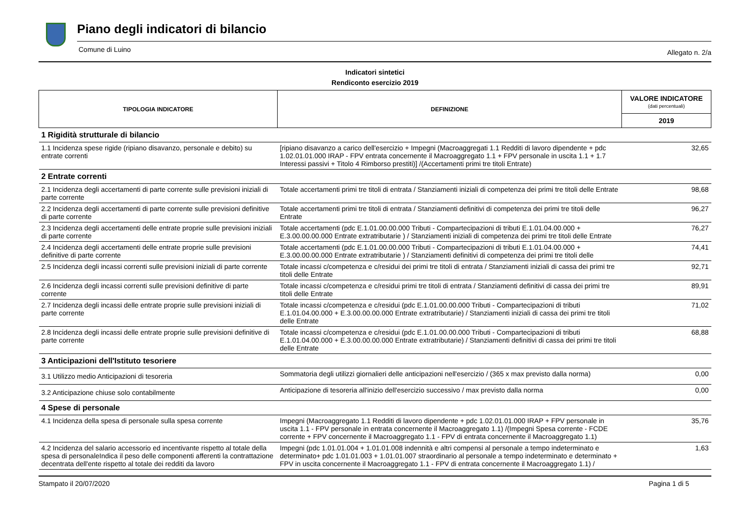Piano degli indicatori di bilancio
Comune di Luino Allegato n. 2/a
Indicatori sintetici
Rendiconto esercizio 2019
| TIPOLOGIA INDICATORE | DEFINIZIONE | VALORE INDICATORE (dati percentuali) |
| --- | --- | --- |
| | | 2019 |
| 1 Rigidità strutturale di bilancio | | |
| 1.1 Incidenza spese rigide (ripiano disavanzo, personale e debito) su entrate correnti | [ripiano disavanzo a carico dell'esercizio + Impegni (Macroaggregati 1.1 Redditi di lavoro dipendente + pdc 1.02.01.01.000 IRAP - FPV entrata concernente il Macroaggregato 1.1 + FPV personale in uscita 1.1 + 1.7 Interessi passivi + Titolo 4 Rimborso prestiti)] /(Accertamenti primi tre titoli Entrate) | 32,65 |
| 2 Entrate correnti | | |
| 2.1 Incidenza degli accertamenti di parte corrente sulle previsioni iniziali di parte corrente | Totale accertamenti primi tre titoli di entrata / Stanziamenti iniziali di competenza dei primi tre titoli delle Entrate | 98,68 |
| 2.2 Incidenza degli accertamenti di parte corrente sulle previsioni definitive di parte corrente | Totale accertamenti primi tre titoli di entrata / Stanziamenti definitivi di competenza dei primi tre titoli delle Entrate | 96,27 |
| 2.3 Incidenza degli accertamenti delle entrate proprie sulle previsioni iniziali di parte corrente | Totale accertamenti (pdc E.1.01.00.00.000 Tributi - Compartecipazioni di tributi E.1.01.04.00.000 + E.3.00.00.00.000 Entrate extratributarie ) / Stanziamenti iniziali di competenza dei primi tre titoli delle Entrate | 76,27 |
| 2.4 Incidenza degli accertamenti delle entrate proprie sulle previsioni definitive di parte corrente | Totale accertamenti (pdc E.1.01.00.00.000 Tributi - Compartecipazioni di tributi E.1.01.04.00.000 + E.3.00.00.00.000 Entrate extratributarie ) / Stanziamenti definitivi di competenza dei primi tre titoli delle | 74,41 |
| 2.5 Incidenza degli incassi correnti sulle previsioni iniziali di parte corrente | Totale incassi c/competenza e c/residui dei primi tre titoli di entrata / Stanziamenti iniziali di cassa dei primi tre titoli delle Entrate | 92,71 |
| 2.6 Incidenza degli incassi correnti sulle previsioni definitive di parte corrente | Totale incassi c/competenza e c/residui primi tre titoli di entrata / Stanziamenti definitivi di cassa dei primi tre titoli delle Entrate | 89,91 |
| 2.7 Incidenza degli incassi delle entrate proprie sulle previsioni iniziali di parte corrente | Totale incassi c/competenza e c/residui (pdc E.1.01.00.00.000 Tributi - Compartecipazioni di tributi E.1.01.04.00.000 + E.3.00.00.00.000 Entrate extratributarie) / Stanziamenti iniziali di cassa dei primi tre titoli delle Entrate | 71,02 |
| 2.8 Incidenza degli incassi delle entrate proprie sulle previsioni definitive di parte corrente | Totale incassi c/competenza e c/residui (pdc E.1.01.00.00.000 Tributi - Compartecipazioni di tributi E.1.01.04.00.000 + E.3.00.00.00.000 Entrate extratributarie) / Stanziamenti definitivi di cassa dei primi tre titoli delle Entrate | 68,88 |
| 3 Anticipazioni dell'Istituto tesoriere | | |
| 3.1 Utilizzo medio Anticipazioni di tesoreria | Sommatoria degli utilizzi giornalieri delle anticipazioni nell'esercizio / (365 x max previsto dalla norma) | 0,00 |
| 3.2 Anticipazione chiuse solo contabilmente | Anticipazione di tesoreria all'inizio dell'esercizio successivo / max previsto dalla norma | 0,00 |
| 4 Spese di personale | | |
| 4.1 Incidenza della spesa di personale sulla spesa corrente | Impegni (Macroaggregato 1.1 Redditi di lavoro dipendente + pdc 1.02.01.01.000 IRAP + FPV personale in uscita 1.1 - FPV personale in entrata concernente il Macroaggregato 1.1) /(Impegni Spesa corrente - FCDE corrente + FPV concernente il Macroaggregato 1.1 - FPV di entrata concernente il Macroaggregato 1.1) | 35,76 |
| 4.2 Incidenza del salario accessorio ed incentivante rispetto al totale della spesa di personaleIndica il peso delle componenti afferenti la contrattazione decentrata dell'ente rispetto al totale dei redditi da lavoro | Impegni (pdc 1.01.01.004 + 1.01.01.008 indennità e altri compensi al personale a tempo indeterminato e determinato+ pdc 1.01.01.003 + 1.01.01.007 straordinario al personale a tempo indeterminato e determinato + FPV in uscita concernente il Macroaggregato 1.1 - FPV di entrata concernente il Macroaggregato 1.1) / | 1,63 |
Stampato il 20/07/2020 Pagina 1 di 5